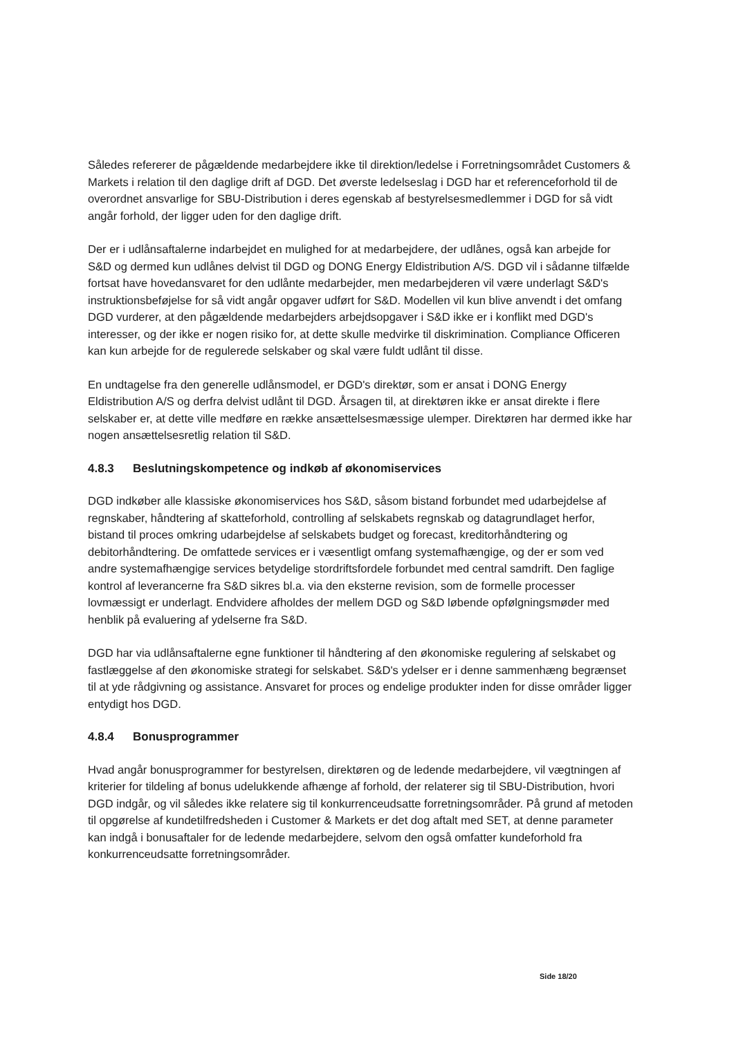Således refererer de pågældende medarbejdere ikke til direktion/ledelse i Forretningsområdet Customers & Markets i relation til den daglige drift af DGD. Det øverste ledelseslag i DGD har et referenceforhold til de overordnet ansvarlige for SBU-Distribution i deres egenskab af bestyrelsesmedlemmer i DGD for så vidt angår forhold, der ligger uden for den daglige drift.
Der er i udlånsaftalerne indarbejdet en mulighed for at medarbejdere, der udlånes, også kan arbejde for S&D og dermed kun udlånes delvist til DGD og DONG Energy Eldistribution A/S. DGD vil i sådanne tilfælde fortsat have hovedansvaret for den udlånte medarbejder, men medarbejderen vil være underlagt S&D's instruktionsbeføjelse for så vidt angår opgaver udført for S&D. Modellen vil kun blive anvendt i det omfang DGD vurderer, at den pågældende medarbejders arbejdsopgaver i S&D ikke er i konflikt med DGD's interesser, og der ikke er nogen risiko for, at dette skulle medvirke til diskrimination. Compliance Officeren kan kun arbejde for de regulerede selskaber og skal være fuldt udlånt til disse.
En undtagelse fra den generelle udlånsmodel, er DGD's direktør, som er ansat i DONG Energy Eldistribution A/S og derfra delvist udlånt til DGD. Årsagen til, at direktøren ikke er ansat direkte i flere selskaber er, at dette ville medføre en række ansættelsesmæssige ulemper. Direktøren har dermed ikke har nogen ansættelsesretlig relation til S&D.
4.8.3 Beslutningskompetence og indkøb af økonomiservices
DGD indkøber alle klassiske økonomiservices hos S&D, såsom bistand forbundet med udarbejdelse af regnskaber, håndtering af skatteforhold, controlling af selskabets regnskab og datagrundlaget herfor, bistand til proces omkring udarbejdelse af selskabets budget og forecast, kreditorhåndtering og debitorhåndtering. De omfattede services er i væsentligt omfang systemafhængige, og der er som ved andre systemafhængige services betydelige stordriftsfordele forbundet med central samdrift. Den faglige kontrol af leverancerne fra S&D sikres bl.a. via den eksterne revision, som de formelle processer lovmæssigt er underlagt. Endvidere afholdes der mellem DGD og S&D løbende opfølgningsmøder med henblik på evaluering af ydelserne fra S&D.
DGD har via udlånsaftalerne egne funktioner til håndtering af den økonomiske regulering af selskabet og fastlæggelse af den økonomiske strategi for selskabet. S&D's ydelser er i denne sammenhæng begrænset til at yde rådgivning og assistance. Ansvaret for proces og endelige produkter inden for disse områder ligger entydigt hos DGD.
4.8.4 Bonusprogrammer
Hvad angår bonusprogrammer for bestyrelsen, direktøren og de ledende medarbejdere, vil vægtningen af kriterier for tildeling af bonus udelukkende afhænge af forhold, der relaterer sig til SBU-Distribution, hvori DGD indgår, og vil således ikke relatere sig til konkurrenceudsatte forretningsområder. På grund af metoden til opgørelse af kundetilfredsheden i Customer & Markets er det dog aftalt med SET, at denne parameter kan indgå i bonusaftaler for de ledende medarbejdere, selvom den også omfatter kundeforhold fra konkurrenceudsatte forretningsområder.
Side 18/20